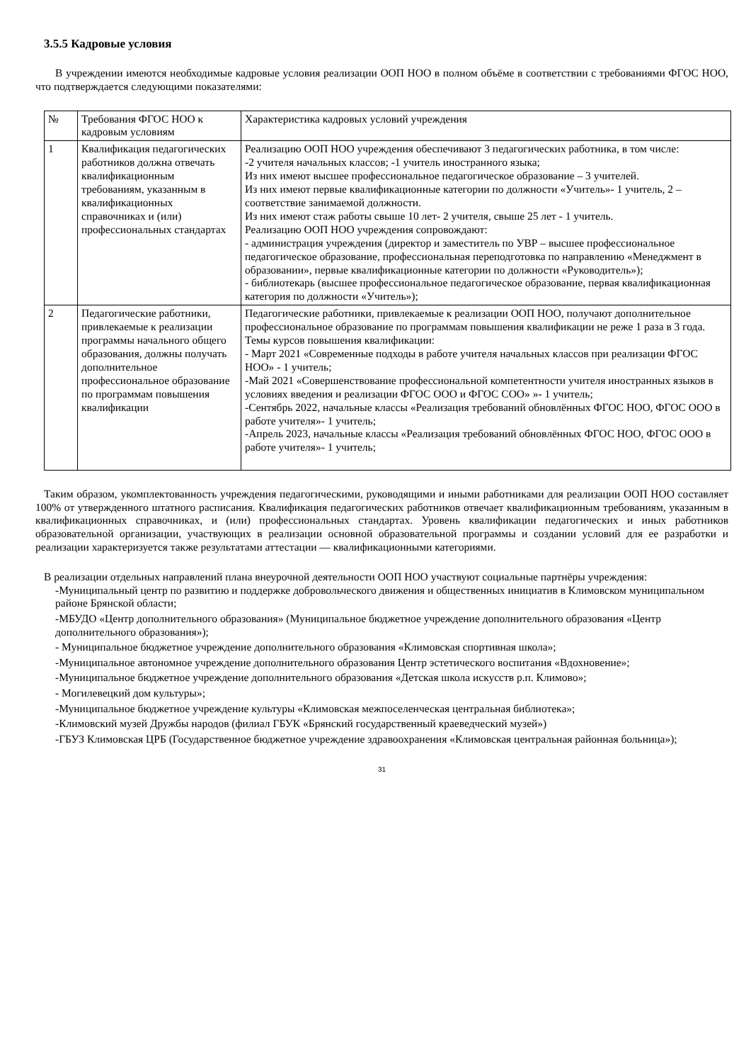3.5.5 Кадровые условия
В учреждении имеются необходимые кадровые условия реализации ООП НОО в полном объёме в соответствии с требованиями ФГОС НОО, что подтверждается следующими показателями:
| № | Требования ФГОС НОО к кадровым условиям | Характеристика кадровых условий учреждения |
| 1 | Квалификация педагогических работников должна отвечать квалификационным требованиям, указанным в квалификационных справочниках и (или) профессиональных стандартах | Реализацию ООП НОО учреждения обеспечивают 3 педагогических работника, в том числе: -2 учителя начальных классов; -1 учитель иностранного языка; Из них имеют высшее профессиональное педагогическое образование – 3 учителей. Из них имеют первые квалификационные категории по должности «Учитель»- 1 учитель, 2 – соответствие занимаемой должности. Из них имеют стаж работы свыше 10 лет- 2 учителя, свыше 25 лет - 1 учитель. Реализацию ООП НОО учреждения сопровождают: - администрация учреждения (директор и заместитель по УВР – высшее профессиональное педагогическое образование, профессиональная переподготовка по направлению «Менеджмент в образовании», первые квалификационные категории по должности «Руководитель»); - библиотекарь (высшее профессиональное педагогическое образование, первая квалификационная категория по должности «Учитель»); |
| 2 | Педагогические работники, привлекаемые к реализации программы начального общего образования, должны получать дополнительное профессиональное образование по программам повышения квалификации | Педагогические работники, привлекаемые к реализации ООП НОО, получают дополнительное профессиональное образование по программам повышения квалификации не реже 1 раза в 3 года. Темы курсов повышения квалификации: - Март 2021 «Современные подходы в работе учителя начальных классов при реализации ФГОС НОО» - 1 учитель; -Май 2021 «Совершенствование профессиональной компетентности учителя иностранных языков в условиях введения и реализации ФГОС ООО и ФГОС СОО» »- 1 учитель; -Сентябрь 2022, начальные классы «Реализация требований обновлённых ФГОС НОО, ФГОС ООО в работе учителя»- 1 учитель; -Апрель 2023, начальные классы «Реализация требований обновлённых ФГОС НОО, ФГОС ООО в работе учителя»- 1 учитель; |
Таким образом, укомплектованность учреждения педагогическими, руководящими и иными работниками для реализации ООП НОО составляет 100% от утвержденного штатного расписания. Квалификация педагогических работников отвечает квалификационным требованиям, указанным в квалификационных справочниках, и (или) профессиональных стандартах. Уровень квалификации педагогических и иных работников образовательной организации, участвующих в реализации основной образовательной программы и создании условий для ее разработки и реализации характеризуется также результатами аттестации — квалификационными категориями.
В реализации отдельных направлений плана внеурочной деятельности ООП НОО участвуют социальные партнёры учреждения:
-Муниципальный центр по развитию и поддержке добровольческого движения и общественных инициатив в Климовском муниципальном районе Брянской области;
-МБУДО «Центр дополнительного образования» (Муниципальное бюджетное учреждение дополнительного образования «Центр дополнительного образования»);
- Муниципальное бюджетное учреждение дополнительного образования «Климовская спортивная школа»;
-Муниципальное автономное учреждение дополнительного образования Центр эстетического воспитания «Вдохновение»;
-Муниципальное бюджетное учреждение дополнительного образования «Детская школа искусств р.п. Климово»;
- Могилевецкий дом культуры»;
-Муниципальное бюджетное учреждение культуры «Климовская межпоселенческая центральная библиотека»;
-Климовский музей Дружбы народов (филиал ГБУК «Брянский государственный краеведческий музей»)
-ГБУЗ Климовская ЦРБ (Государственное бюджетное учреждение здравоохранения «Климовская центральная районная больница»);
31